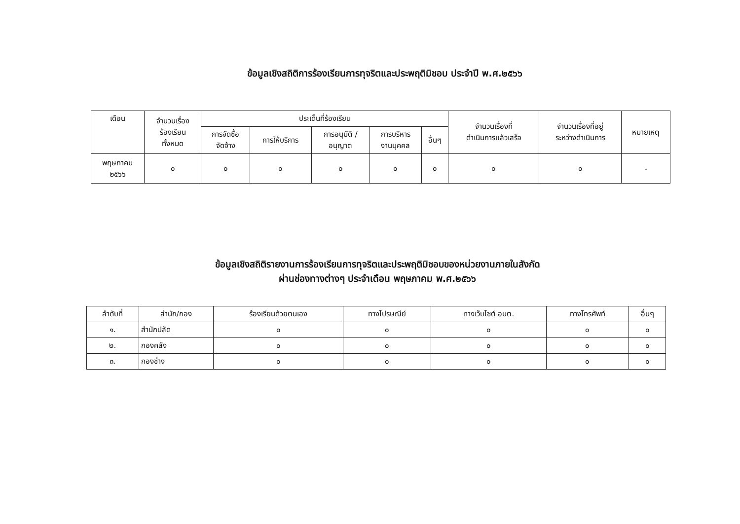ข้อมูลเชิงสถิติการร้องเรียนการทุจริตและประพฤติมิชอบ ประจำปี พ.ศ.๒๕๖๖
| เดือน | จำนวนเรื่อง ร้องเรียน ทั้งหมด | ประเด็นที่ร้องเรียน | | | | | จำนวนเรื่องที่ ดำเนินการแล้วเสร็จ | จำนวนเรื่องที่อยู่ ระหว่างดำเนินการ | หมายเหตุ |
| --- | --- | --- | --- | --- | --- | --- | --- | --- | --- |
| | | การจัดซื้อ จัดจ้าง | การให้บริการ | การอนุมัติ / อนุญาต | การบริหาร งานบุคคล | อื่นๆ | | | |
| พฤษภาคม ๒๕๖๖ | ๐ | ๐ | ๐ | ๐ | ๐ | ๐ | ๐ | ๐ | - |
ข้อมูลเชิงสถิติรายงานการร้องเรียนการทุจริตและประพฤติมิชอบของหน่วยงานภายในสังกัด
ผ่านช่องทางต่างๆ ประจำเดือน พฤษภาคม พ.ศ.๒๕๖๖
| ลำดับที่ | สำนัก/กอง | ร้องเรียนด้วยตนเอง | ทางไปรษณีย์ | ทางเว็บไซต์ อบต. | ทางโทรศัพท์ | อื่นๆ |
| --- | --- | --- | --- | --- | --- | --- |
| ๑. | สำนักปลัด | ๐ | ๐ | ๐ | ๐ | ๐ |
| ๒. | กองคลัง | ๐ | ๐ | ๐ | ๐ | ๐ |
| ๓. | กองช่าง | ๐ | ๐ | ๐ | ๐ | ๐ |